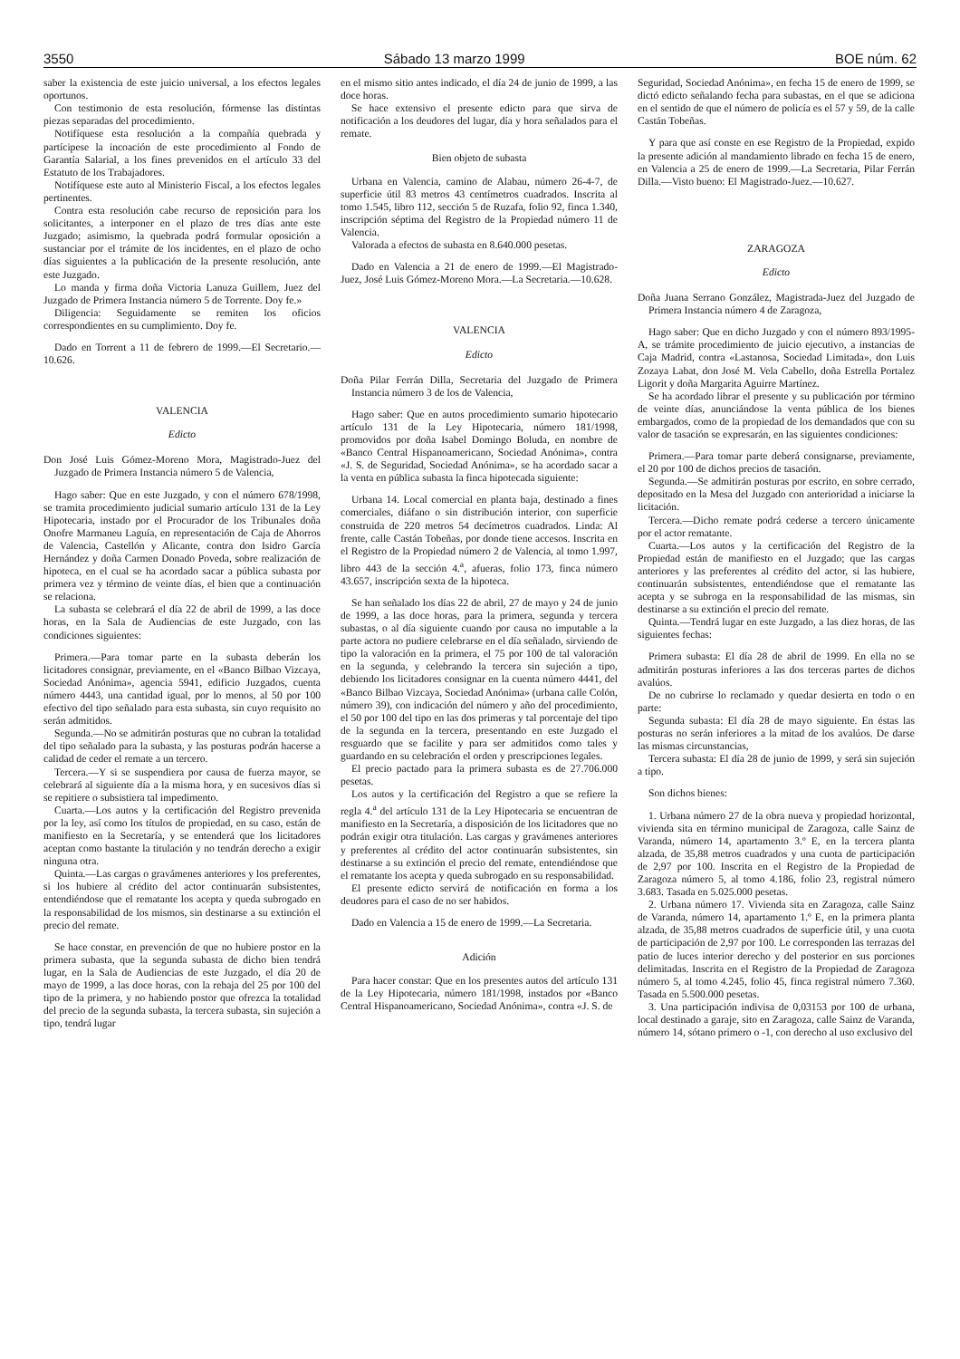3550 Sábado 13 marzo 1999 BOE núm. 62
saber la existencia de este juicio universal, a los efectos legales oportunos.
Con testimonio de esta resolución, fórmense las distintas piezas separadas del procedimiento.
Notifíquese esta resolución a la compañía quebrada y partícipese la incoación de este procedimiento al Fondo de Garantía Salarial, a los fines prevenidos en el artículo 33 del Estatuto de los Trabajadores.
Notifíquese este auto al Ministerio Fiscal, a los efectos legales pertinentes.
Contra esta resolución cabe recurso de reposición para los solicitantes, a interponer en el plazo de tres días ante este Juzgado; asimismo, la quebrada podrá formular oposición a sustanciar por el trámite de los incidentes, en el plazo de ocho días siguientes a la publicación de la presente resolución, ante este Juzgado.
Lo manda y firma doña Victoria Lanuza Guillem, Juez del Juzgado de Primera Instancia número 5 de Torrente. Doy fe.»
Diligencia: Seguidamente se remiten los oficios correspondientes en su cumplimiento. Doy fe.
Dado en Torrent a 11 de febrero de 1999.—El Secretario.—10.626.
VALENCIA
Edicto
Don José Luis Gómez-Moreno Mora, Magistrado-Juez del Juzgado de Primera Instancia número 5 de Valencia,
Hago saber: Que en este Juzgado, y con el número 678/1998, se tramita procedimiento judicial sumario artículo 131 de la Ley Hipotecaria, instado por el Procurador de los Tribunales doña Onofre Marmaneu Laguía, en representación de Caja de Ahorros de Valencia, Castellón y Alicante, contra don Isidro García Hernández y doña Carmen Donado Poveda, sobre realización de hipoteca, en el cual se ha acordado sacar a pública subasta por primera vez y término de veinte días, el bien que a continuación se relaciona.
La subasta se celebrará el día 22 de abril de 1999, a las doce horas, en la Sala de Audiencias de este Juzgado, con las condiciones siguientes:
Primera.—Para tomar parte en la subasta deberán los licitadores consignar, previamente, en el «Banco Bilbao Vizcaya, Sociedad Anónima», agencia 5941, edificio Juzgados, cuenta número 4443, una cantidad igual, por lo menos, al 50 por 100 efectivo del tipo señalado para esta subasta, sin cuyo requisito no serán admitidos.
Segunda.—No se admitirán posturas que no cubran la totalidad del tipo señalado para la subasta, y las posturas podrán hacerse a calidad de ceder el remate a un tercero.
Tercera.—Y si se suspendiera por causa de fuerza mayor, se celebrará al siguiente día a la misma hora, y en sucesivos días si se repitiere o subsistiera tal impedimento.
Cuarta.—Los autos y la certificación del Registro prevenida por la ley, así como los títulos de propiedad, en su caso, están de manifiesto en la Secretaría, y se entenderá que los licitadores aceptan como bastante la titulación y no tendrán derecho a exigir ninguna otra.
Quinta.—Las cargas o gravámenes anteriores y los preferentes, si los hubiere al crédito del actor continuarán subsistentes, entendiéndose que el rematante los acepta y queda subrogado en la responsabilidad de los mismos, sin destinarse a su extinción el precio del remate.
Se hace constar, en prevención de que no hubiere postor en la primera subasta, que la segunda subasta de dicho bien tendrá lugar, en la Sala de Audiencias de este Juzgado, el día 20 de mayo de 1999, a las doce horas, con la rebaja del 25 por 100 del tipo de la primera, y no habiendo postor que ofrezca la totalidad del precio de la segunda subasta, la tercera subasta, sin sujeción a tipo, tendrá lugar
en el mismo sitio antes indicado, el día 24 de junio de 1999, a las doce horas.
Se hace extensivo el presente edicto para que sirva de notificación a los deudores del lugar, día y hora señalados para el remate.
Bien objeto de subasta
Urbana en Valencia, camino de Alabau, número 26-4-7, de superficie útil 83 metros 43 centímetros cuadrados. Inscrita al tomo 1.545, libro 112, sección 5 de Ruzafa, folio 92, finca 1.340, inscripción séptima del Registro de la Propiedad número 11 de Valencia.
Valorada a efectos de subasta en 8.640.000 pesetas.
Dado en Valencia a 21 de enero de 1999.—El Magistrado-Juez, José Luis Gómez-Moreno Mora.—La Secretaria.—10.628.
VALENCIA
Edicto
Doña Pilar Ferrán Dilla, Secretaria del Juzgado de Primera Instancia número 3 de los de Valencia,
Hago saber: Que en autos procedimiento sumario hipotecario artículo 131 de la Ley Hipotecaria, número 181/1998, promovidos por doña Isabel Domingo Boluda, en nombre de «Banco Central Hispanoamericano, Sociedad Anónima», contra «J. S. de Seguridad, Sociedad Anónima», se ha acordado sacar a la venta en pública subasta la finca hipotecada siguiente:
Urbana 14. Local comercial en planta baja, destinado a fines comerciales, diáfano o sin distribución interior, con superficie construida de 220 metros 54 decímetros cuadrados. Linda: Al frente, calle Castán Tobeñas, por donde tiene accesos. Inscrita en el Registro de la Propiedad número 2 de Valencia, al tomo 1.997, libro 443 de la sección 4.<sup>a</sup>, afueras, folio 173, finca número 43.657, inscripción sexta de la hipoteca.
Se han señalado los días 22 de abril, 27 de mayo y 24 de junio de 1999, a las doce horas, para la primera, segunda y tercera subastas, o al día siguiente cuando por causa no imputable a la parte actora no pudiere celebrarse en el día señalado, sirviendo de tipo la valoración en la primera, el 75 por 100 de tal valoración en la segunda, y celebrando la tercera sin sujeción a tipo, debiendo los licitadores consignar en la cuenta número 4441, del «Banco Bilbao Vizcaya, Sociedad Anónima» (urbana calle Colón, número 39), con indicación del número y año del procedimiento, el 50 por 100 del tipo en las dos primeras y tal porcentaje del tipo de la segunda en la tercera, presentando en este Juzgado el resguardo que se facilite y para ser admitidos como tales y guardando en su celebración el orden y prescripciones legales.
El precio pactado para la primera subasta es de 27.706.000 pesetas.
Los autos y la certificación del Registro a que se refiere la regla 4.<sup>a</sup> del artículo 131 de la Ley Hipotecaria se encuentran de manifiesto en la Secretaría, a disposición de los licitadores que no podrán exigir otra titulación. Las cargas y gravámenes anteriores y preferentes al crédito del actor continuarán subsistentes, sin destinarse a su extinción el precio del remate, entendiéndose que el rematante los acepta y queda subrogado en su responsabilidad.
El presente edicto servirá de notificación en forma a los deudores para el caso de no ser habidos.
Dado en Valencia a 15 de enero de 1999.—La Secretaria.
Adición
Para hacer constar: Que en los presentes autos del artículo 131 de la Ley Hipotecaria, número 181/1998, instados por «Banco Central Hispanoamericano, Sociedad Anónima», contra «J. S. de
Seguridad, Sociedad Anónima», en fecha 15 de enero de 1999, se dictó edicto señalando fecha para subastas, en el que se adiciona en el sentido de que el número de policía es el 57 y 59, de la calle Castán Tobeñas.
Y para que así conste en ese Registro de la Propiedad, expido la presente adición al mandamiento librado en fecha 15 de enero, en Valencia a 25 de enero de 1999.—La Secretaria, Pilar Ferrán Dilla.—Visto bueno: El Magistrado-Juez.—10.627.
ZARAGOZA
Edicto
Doña Juana Serrano González, Magistrada-Juez del Juzgado de Primera Instancia número 4 de Zaragoza,
Hago saber: Que en dicho Juzgado y con el número 893/1995-A, se trámite procedimiento de juicio ejecutivo, a instancias de Caja Madrid, contra «Lastanosa, Sociedad Limitada», don Luis Zozaya Labat, don José M. Vela Cabello, doña Estrella Portalez Ligorit y doña Margarita Aguirre Martínez.
Se ha acordado librar el presente y su publicación por término de veinte días, anunciándose la venta pública de los bienes embargados, como de la propiedad de los demandados que con su valor de tasación se expresarán, en las siguientes condiciones:
Primera.—Para tomar parte deberá consignarse, previamente, el 20 por 100 de dichos precios de tasación.
Segunda.—Se admitirán posturas por escrito, en sobre cerrado, depositado en la Mesa del Juzgado con anterioridad a iniciarse la licitación.
Tercera.—Dicho remate podrá cederse a tercero únicamente por el actor rematante.
Cuarta.—Los autos y la certificación del Registro de la Propiedad están de manifiesto en el Juzgado; que las cargas anteriores y las preferentes al crédito del actor, si las hubiere, continuarán subsistentes, entendiéndose que el rematante las acepta y se subroga en la responsabilidad de las mismas, sin destinarse a su extinción el precio del remate.
Quinta.—Tendrá lugar en este Juzgado, a las diez horas, de las siguientes fechas:
Primera subasta: El día 28 de abril de 1999. En ella no se admitirán posturas inferiores a las dos terceras partes de dichos avalúos.
De no cubrirse lo reclamado y quedar desierta en todo o en parte:
Segunda subasta: El día 28 de mayo siguiente. En éstas las posturas no serán inferiores a la mitad de los avalúos. De darse las mismas circunstancias,
Tercera subasta: El día 28 de junio de 1999, y será sin sujeción a tipo.
Son dichos bienes:
1. Urbana número 27 de la obra nueva y propiedad horizontal, vivienda sita en término municipal de Zaragoza, calle Sainz de Varanda, número 14, apartamento 3.º E, en la tercera planta alzada, de 35,88 metros cuadrados y una cuota de participación de 2,97 por 100. Inscrita en el Registro de la Propiedad de Zaragoza número 5, al tomo 4.186, folio 23, registral número 3.683. Tasada en 5.025.000 pesetas.
2. Urbana número 17. Vivienda sita en Zaragoza, calle Sainz de Varanda, número 14, apartamento 1.º E, en la primera planta alzada, de 35,88 metros cuadrados de superficie útil, y una cuota de participación de 2,97 por 100. Le corresponden las terrazas del patio de luces interior derecho y del posterior en sus porciones delimitadas. Inscrita en el Registro de la Propiedad de Zaragoza número 5, al tomo 4.245, folio 45, finca registral número 7.360. Tasada en 5.500.000 pesetas.
3. Una participación indivisa de 0,03153 por 100 de urbana, local destinado a garaje, sito en Zaragoza, calle Sainz de Varanda, número 14, sótano primero o -1, con derecho al uso exclusivo del